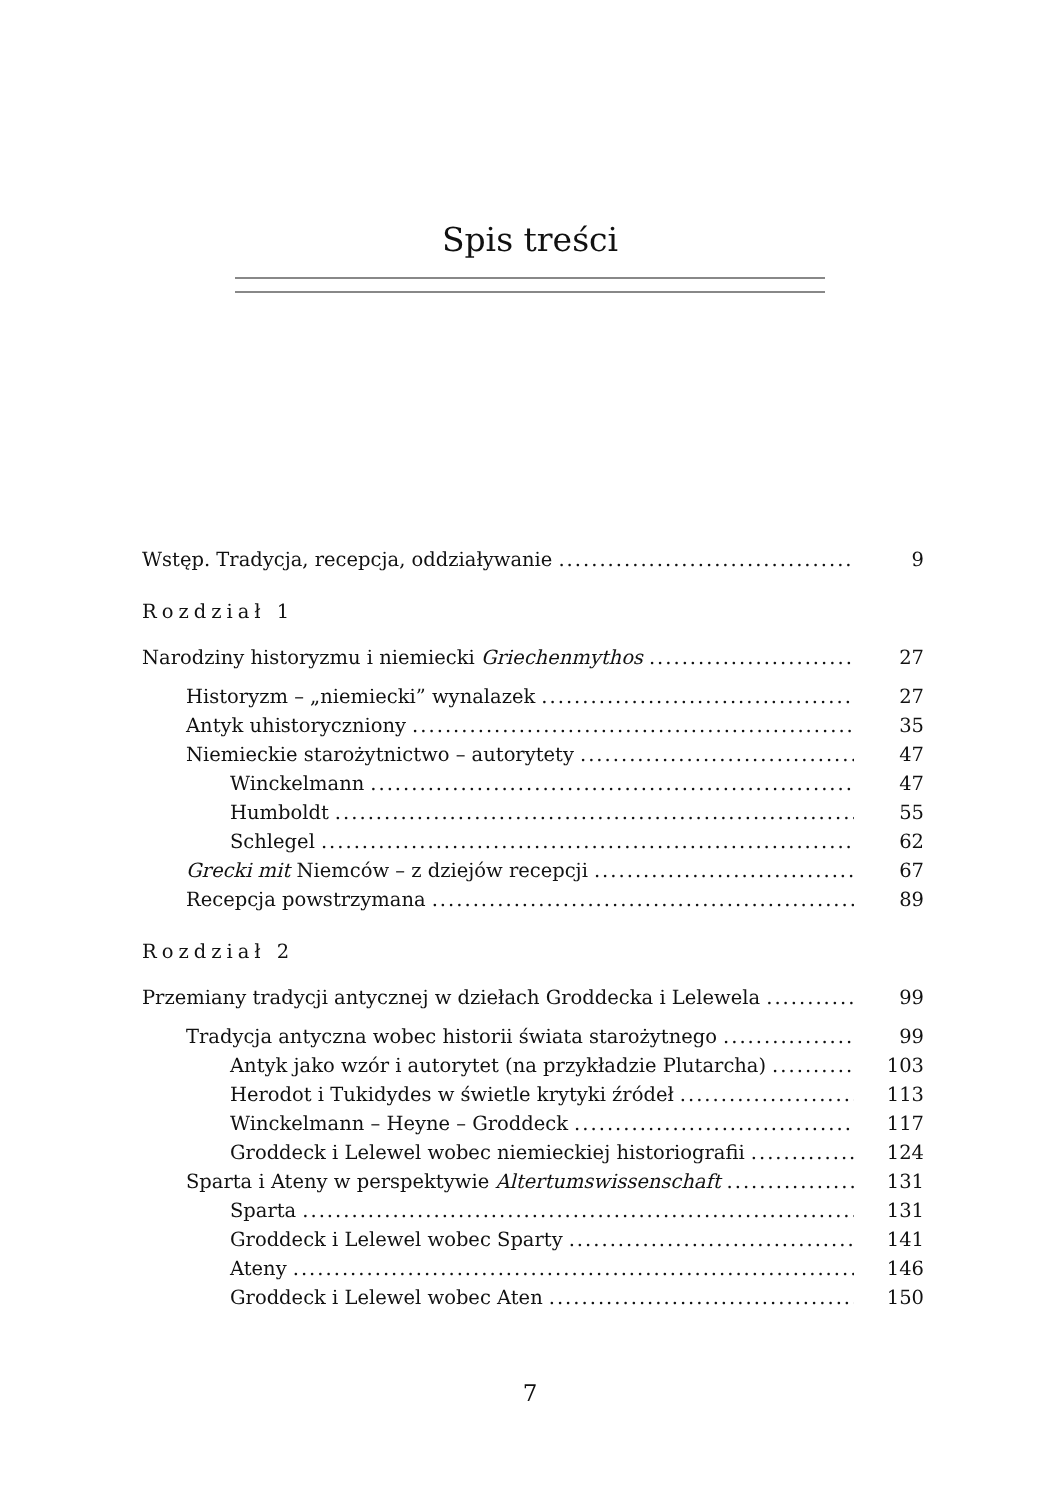Spis treści
Wstęp. Tradycja, recepcja, oddziaływanie 9
Rozdział 1
Narodziny historyzmu i niemiecki Griechenmythos 27
Historyzm – „niemiecki” wynalazek 27
Antyk uhistoryczniony 35
Niemieckie starożytnictwo – autorytety 47
Winckelmann 47
Humboldt 55
Schlegel 62
Grecki mit Niemców – z dziejów recepcji 67
Recepcja powstrzymana 89
Rozdział 2
Przemiany tradycji antycznej w dziełach Groddecka i Lelewela 99
Tradycja antyczna wobec historii świata starożytnego 99
Antyk jako wzór i autorytet (na przykładzie Plutarcha) 103
Herodot i Tukidydes w świetle krytyki źródeł 113
Winckelmann – Heyne – Groddeck 117
Groddeck i Lelewel wobec niemieckiej historiografii 124
Sparta i Ateny w perspektywie Altertumswissenschaft 131
Sparta 131
Groddeck i Lelewel wobec Sparty 141
Ateny 146
Groddeck i Lelewel wobec Aten 150
7